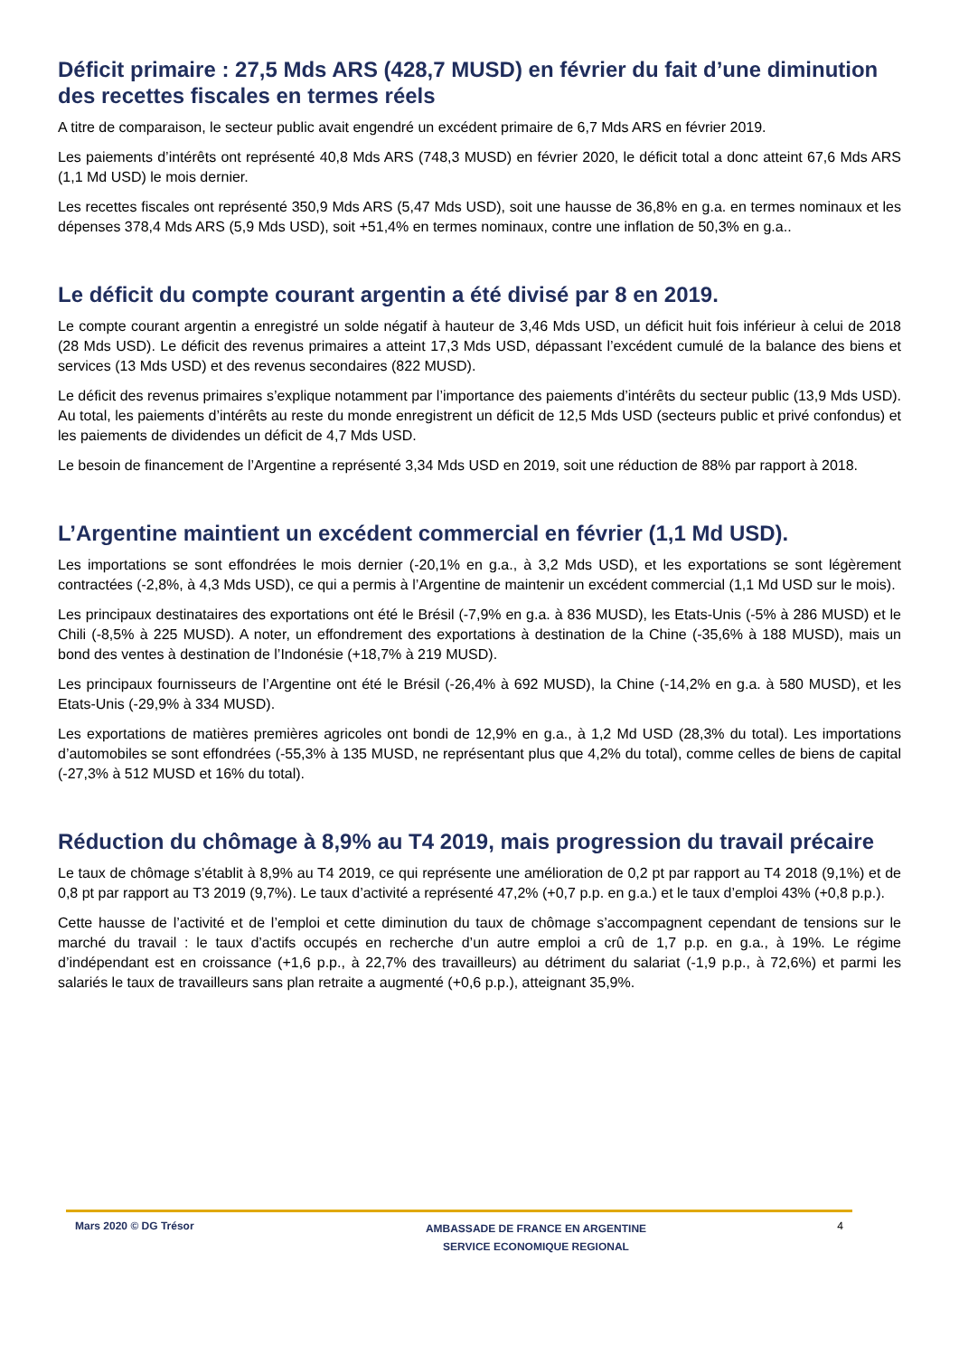Déficit primaire : 27,5 Mds ARS (428,7 MUSD) en février du fait d’une diminution des recettes fiscales en termes réels
A titre de comparaison, le secteur public avait engendré un excédent primaire de 6,7 Mds ARS en février 2019.
Les paiements d’intérêts ont représenté 40,8 Mds ARS (748,3 MUSD) en février 2020, le déficit total a donc atteint 67,6 Mds ARS (1,1 Md USD) le mois dernier.
Les recettes fiscales ont représenté 350,9 Mds ARS (5,47 Mds USD), soit une hausse de 36,8% en g.a. en termes nominaux et les dépenses 378,4 Mds ARS (5,9 Mds USD), soit +51,4% en termes nominaux, contre une inflation de 50,3% en g.a..
Le déficit du compte courant argentin a été divisé par 8 en 2019.
Le compte courant argentin a enregistré un solde négatif à hauteur de 3,46 Mds USD, un déficit huit fois inférieur à celui de 2018 (28 Mds USD). Le déficit des revenus primaires a atteint 17,3 Mds USD, dépassant l’excédent cumulé de la balance des biens et services (13 Mds USD) et des revenus secondaires (822 MUSD).
Le déficit des revenus primaires s’explique notamment par l’importance des paiements d’intérêts du secteur public (13,9 Mds USD). Au total, les paiements d’intérêts au reste du monde enregistrent un déficit de 12,5 Mds USD (secteurs public et privé confondus) et les paiements de dividendes un déficit de 4,7 Mds USD.
Le besoin de financement de l’Argentine a représenté 3,34 Mds USD en 2019, soit une réduction de 88% par rapport à 2018.
L’Argentine maintient un excédent commercial en février (1,1 Md USD).
Les importations se sont effondrées le mois dernier (-20,1% en g.a., à 3,2 Mds USD), et les exportations se sont légèrement contractées (-2,8%, à 4,3 Mds USD), ce qui a permis à l’Argentine de maintenir un excédent commercial (1,1 Md USD sur le mois).
Les principaux destinataires des exportations ont été le Brésil (-7,9% en g.a. à 836 MUSD), les Etats-Unis (-5% à 286 MUSD) et le Chili (-8,5% à 225 MUSD). A noter, un effondrement des exportations à destination de la Chine (-35,6% à 188 MUSD), mais un bond des ventes à destination de l’Indonésie (+18,7% à 219 MUSD).
Les principaux fournisseurs de l’Argentine ont été le Brésil (-26,4% à 692 MUSD), la Chine (-14,2% en g.a. à 580 MUSD), et les Etats-Unis (-29,9% à 334 MUSD).
Les exportations de matières premières agricoles ont bondi de 12,9% en g.a., à 1,2 Md USD (28,3% du total). Les importations d’automobiles se sont effondrées (-55,3% à 135 MUSD, ne représentant plus que 4,2% du total), comme celles de biens de capital (-27,3% à 512 MUSD et 16% du total).
Réduction du chômage à 8,9% au T4 2019, mais progression du travail précaire
Le taux de chômage s’établit à 8,9% au T4 2019, ce qui représente une amélioration de 0,2 pt par rapport au T4 2018 (9,1%) et de 0,8 pt par rapport au T3 2019 (9,7%). Le taux d’activité a représenté 47,2% (+0,7 p.p. en g.a.) et le taux d’emploi 43% (+0,8 p.p.).
Cette hausse de l’activité et de l’emploi et cette diminution du taux de chômage s’accompagnent cependant de tensions sur le marché du travail : le taux d’actifs occupés en recherche d’un autre emploi a crû de 1,7 p.p. en g.a., à 19%. Le régime d’indépendant est en croissance (+1,6 p.p., à 22,7% des travailleurs) au détriment du salariat (-1,9 p.p., à 72,6%) et parmi les salariés le taux de travailleurs sans plan retraite a augmenté (+0,6 p.p.), atteignant 35,9%.
Mars 2020 © DG Trésor
AMBASSADE DE FRANCE EN ARGENTINE
SERVICE ECONOMIQUE REGIONAL
4